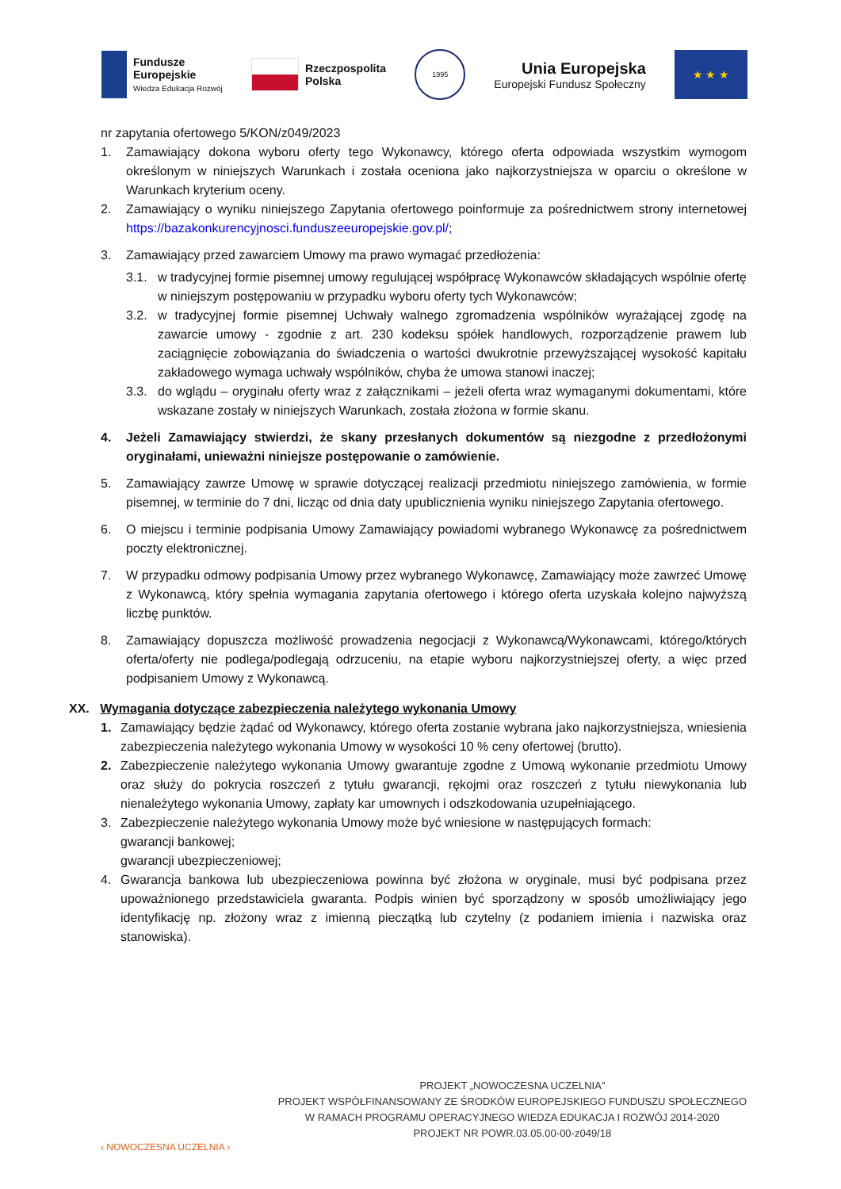Fundusze
Europejskie
Wiedza Edukacja Rozwój
Rzeczpospolita
Polska
1995
Unia Europejska
Europejski Fundusz Społeczny
★ ★ ★
nr zapytania ofertowego 5/KON/z049/2023
1. Zamawiający dokona wyboru oferty tego Wykonawcy, którego oferta odpowiada wszystkim wymogom określonym w niniejszych Warunkach i została oceniona jako najkorzystniejsza w oparciu o określone w Warunkach kryterium oceny.
2. Zamawiający o wyniku niniejszego Zapytania ofertowego poinformuje za pośrednictwem strony internetowej https://bazakonkurencyjnosci.funduszeeuropejskie.gov.pl/;
3. Zamawiający przed zawarciem Umowy ma prawo wymagać przedłożenia:
3.1. w tradycyjnej formie pisemnej umowy regulującej współpracę Wykonawców składających wspólnie ofertę w niniejszym postępowaniu w przypadku wyboru oferty tych Wykonawców;
3.2. w tradycyjnej formie pisemnej Uchwały walnego zgromadzenia wspólników wyrażającej zgodę na zawarcie umowy - zgodnie z art. 230 kodeksu spółek handlowych, rozporządzenie prawem lub zaciągnięcie zobowiązania do świadczenia o wartości dwukrotnie przewyższającej wysokość kapitału zakładowego wymaga uchwały wspólników, chyba że umowa stanowi inaczej;
3.3. do wglądu – oryginału oferty wraz z załącznikami – jeżeli oferta wraz wymaganymi dokumentami, które wskazane zostały w niniejszych Warunkach, została złożona w formie skanu.
4. Jeżeli Zamawiający stwierdzi, że skany przesłanych dokumentów są niezgodne z przedłożonymi oryginałami, unieważni niniejsze postępowanie o zamówienie.
5. Zamawiający zawrze Umowę w sprawie dotyczącej realizacji przedmiotu niniejszego zamówienia, w formie pisemnej, w terminie do 7 dni, licząc od dnia daty upublicznienia wyniku niniejszego Zapytania ofertowego.
6. O miejscu i terminie podpisania Umowy Zamawiający powiadomi wybranego Wykonawcę za pośrednictwem poczty elektronicznej.
7. W przypadku odmowy podpisania Umowy przez wybranego Wykonawcę, Zamawiający może zawrzeć Umowę z Wykonawcą, który spełnia wymagania zapytania ofertowego i którego oferta uzyskała kolejno najwyższą liczbę punktów.
8. Zamawiający dopuszcza możliwość prowadzenia negocjacji z Wykonawcą/Wykonawcami, którego/których oferta/oferty nie podlega/podlegają odrzuceniu, na etapie wyboru najkorzystniejszej oferty, a więc przed podpisaniem Umowy z Wykonawcą.
XX. Wymagania dotyczące zabezpieczenia należytego wykonania Umowy
1. Zamawiający będzie żądać od Wykonawcy, którego oferta zostanie wybrana jako najkorzystniejsza, wniesienia zabezpieczenia należytego wykonania Umowy w wysokości 10 % ceny ofertowej (brutto).
2. Zabezpieczenie należytego wykonania Umowy gwarantuje zgodne z Umową wykonanie przedmiotu Umowy oraz służy do pokrycia roszczeń z tytułu gwarancji, rękojmi oraz roszczeń z tytułu niewykonania lub nienależytego wykonania Umowy, zapłaty kar umownych i odszkodowania uzupełniającego.
3. Zabezpieczenie należytego wykonania Umowy może być wniesione w następujących formach:
gwarancji bankowej;
gwarancji ubezpieczeniowej;
4. Gwarancja bankowa lub ubezpieczeniowa powinna być złożona w oryginale, musi być podpisana przez upoważnionego przedstawiciela gwaranta. Podpis winien być sporządzony w sposób umożliwiający jego identyfikację np. złożony wraz z imienną pieczątką lub czytelny (z podaniem imienia i nazwiska oraz stanowiska).
‹ NOWOCZESNA UCZELNIA ›
PROJEKT „NOWOCZESNA UCZELNIA”
PROJEKT WSPÓŁFINANSOWANY ZE ŚRODKÓW EUROPEJSKIEGO FUNDUSZU SPOŁECZNEGO
W RAMACH PROGRAMU OPERACYJNEGO WIEDZA EDUKACJA I ROZWÓJ 2014-2020
PROJEKT NR POWR.03.05.00-00-z049/18